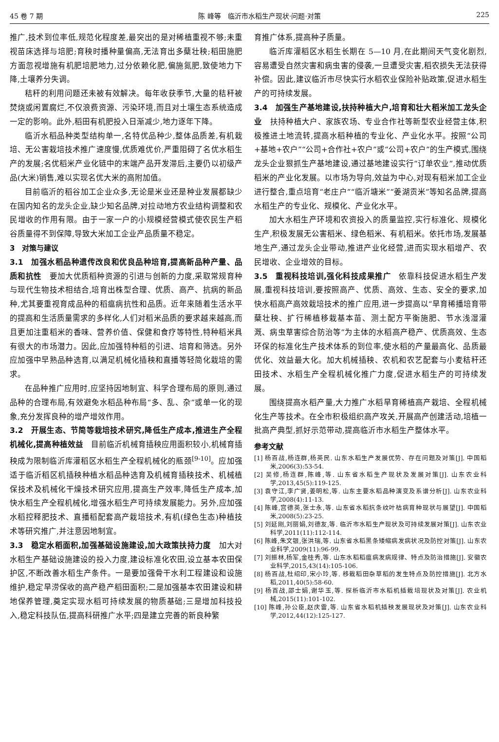45 卷 7 期 陈 峰等　临沂市水稻生产现状·问题·对策 225
推广,技术到位率低,规范化程度差,最突出的是对稀植重视不够;未重视苗床选择与培肥;育秧时播种量偏高,无法育出多蘖壮秧;稻田施肥方面忽视增施有机肥培肥地力,过分依赖化肥,偏施氮肥,致使地力下降,土壤养分失调。
秸秆的利用问题还未被有效解决。每年收获季节,大量的秸秆被焚烧或闲置腐烂,不仅浪费资源、污染环境,而且对土壤生态系统造成一定的影响。此外,稻田有机肥投入日渐减少,地力逐年下降。
临沂水稻品种类型结构单一,名特优品种少,整体品质差,有机栽培、无公害栽培技术推广速度慢,优质难优价,严重阻碍了名优水稻生产的发展;名优稻米产业化链中的末端产品开发滞后,主要仍以初级产品(大米)销售,难以实现名优大米的高附加值。
目前临沂的稻谷加工企业众多,无论是米业还是种业发展都缺少在国内知名的龙头企业,缺少知名品牌,对拉动地方农业结构调整和农民增收的作用有限。由于一家一户的小规模经营模式使农民生产稻谷质量得不到保障,导致大米加工企业产品质量不稳定。
3　对策与建议
3.1　加强水稻品种遗传改良和优良品种培育,提高新品种产量、品质和抗性　要加大优质稻种资源的引进与创新的力度,采取常规育种与现代生物技术相结合,培育出株型合理、优质、高产、抗病的新品种,尤其要重视育成品种的稻瘟病抗性和品质。近年来随着生活水平的提高和生活质量需求的多样化,人们对稻米品质的要求越来越高,而且更加注重稻米的香味、营养价值、保健和食疗等特性,特种稻米具有很大的市场潜力。因此,应加强特种稻的引进、培育和筛选。另外应加强中早熟品种选育,以满足机械化插秧和直播等轻简化栽培的需求。
在品种推广应用时,应坚持因地制宜、科学合理布局的原则,通过品种的合理布局,有效避免水稻品种布局“多、乱、杂”或单一化的现象,充分发挥良种的增产增效作用。
3.2　开展生态、节简等栽培技术研究,降低生产成本,推进生产全程机械化,提高种植效益　目前临沂机械育插秧应用面积较小,机械育插秧成为限制临沂库灌稻区水稻生产全程机械化的瓶颈<sup>[9-10]</sup>。应加强适于临沂稻区机插秧种植水稻品种选育及机械育插秧技术、机械植保技术及机械化干燥技术研究应用,提高生产效率,降低生产成本,加快水稻生产全程机械化,增强水稻生产可持续发展能力。另外,应加强水稻控释肥技术、直播稻配套高产栽培技术,有机(绿色生态)种植技术等研究推广,并注意因地制宜。
3.3　稳定水稻面积,加强基础设施建设,加大政策扶持力度　加大对水稻生产基础设施建设的投入力度,建设标准化农田,设立基本农田保护区,不断改善水稻生产条件。一是要加强骨干水利工程建设和设施维护,稳定旱涝保收的高产稳产稻田面积;二是加强基本农田建设和耕地保养管理,奠定实现水稻可持续发展的物质基础;三是增加科技投入,稳定科技队伍,提高科研推广水平;四是建立完善的新良种繁
育推广体系,提高种子质量。
临沂库灌稻区水稻生长期在 5—10 月,在此期间天气变化剧烈,容易遭受自然灾害和病虫害的侵袭,一旦遭受灾害,稻农损失无法获得补偿。因此,建议临沂市尽快实行水稻农业保险补贴政策,促进水稻生产的可持续发展。
3.4　加强生产基地建设,扶持种植大户,培育和壮大稻米加工龙头企业　扶持种植大户、家族农场、专业合作社等新型农业经营主体,积极推进土地流转,提高水稻种植的专业化、产业化水平。按照“公司+基地+农户”“公司+合作社+农户”或“公司+农户”的生产模式,围绕龙头企业狠抓生产基地建设,通过基地建设实行“订单农业”,推动优质稻米的产业化发展。以市场为导向,效益为中心,对现有稻米加工企业进行整合,重点培育“老庄户”“临沂塘米”“姜湖贡米”等知名品牌,提高水稻生产的专业化、规模化、产业化水平。
加大水稻生产环境和农资投入的质量监控,实行标准化、规模化生产,积极发展无公害稻米、绿色稻米、有机稻米。依托市场,发展基地生产,通过龙头企业带动,推进产业化经营,进而实现水稻增产、农民增收、企业增效的目标。
3.5　重视科技培训,强化科技成果推广　依靠科技促进水稻生产发展,重视科技培训,要按照高产、优质、高效、生态、安全的要求,加快水稻高产高效栽培技术的推广应用,进一步提高以“旱育稀播培育带蘖壮秧、扩行稀植移栽基本苗、测土配方平衡施肥、节水浅湿灌溉、病虫草害综合防治等”为主体的水稻高产稳产、优质高效、生态环保的标准化生产技术体系的到位率,使水稻的产量最高化、品质最优化、效益最大化。加大机械插秧、农机和农艺配套与小麦秸秆还田技术、水稻生产全程机械化推广力度,促进水稻生产的可持续发展。
围绕提高水稻产量,大力推广水稻旱育稀植高产栽培、全程机械化生产等技术。在全市积极组织高产攻关,开展高产创建活动,培植一批高产典型,抓好示范带动,提高临沂市水稻生产整体水平。
参考文献
[1] 杨百战,杨连群,杨英民. 山东水稻生产发展优势、存在问题及对策[J]. 中国稻米,2006(3):53-54.
[2] 吴修,杨连群,陈峰,等. 山东省水稻生产现状及发展对策[J]. 山东农业科学,2013,45(5):119-125.
[3] 袁守江,李广贤,姜明松,等. 山东主要水稻品种演变及系谱分析[J]. 山东农业科学,2008(4):11-13.
[4] 陈峰,宫德英,张士永,等. 山东省水稻抗条纹叶枯病育种现状与展望[J]. 中国稻米,2008(5):23-25.
[5] 刘延刚,刘丽娟,刘德友,等. 临沂市水稻生产现状及可持续发展对策[J]. 山东农业科学,2011(11):112-114.
[6] 陈峰,朱文银,张洪瑞,等. 山东省水稻黑条矮缩病发病状况及防控对策[J]. 山东农业科学,2009(11):96-99.
[7] 刘振林,杨军,金桂秀,等. 山东水稻稻瘟病发病规律、特点及防治措施[J]. 安徽农业科学,2015,43(14):105-106.
[8] 杨百战,杜绍印,宋小玲,等. 移栽稻田杂草稻的发生特点及防控措施[J]. 北方水稻,2011,40(5):58-60.
[9] 杨百战,邵士娟,谢华玉,等. 探析临沂市水稻机插栽培现状及对策[J]. 农业机械,2015(11):101-102.
[10] 陈峰,孙公臣,赵庆雷,等. 山东省水稻机插秧发展现状及对策[J]. 山东农业科学,2012,44(12):125-127.